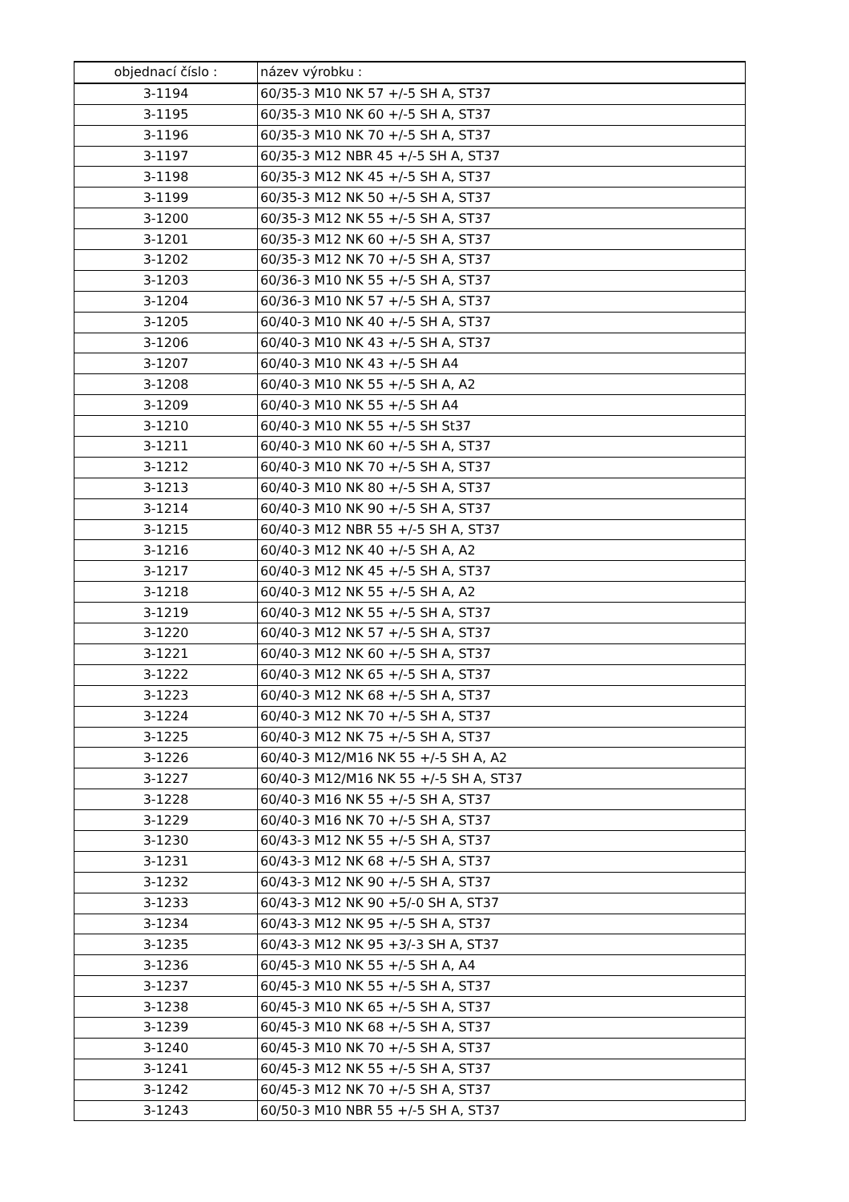| objednací číslo : | název výrobku : |
| --- | --- |
| 3-1194 | 60/35-3 M10 NK 57 +/-5 SH A, ST37 |
| 3-1195 | 60/35-3 M10 NK 60 +/-5 SH A, ST37 |
| 3-1196 | 60/35-3 M10 NK 70 +/-5 SH A, ST37 |
| 3-1197 | 60/35-3 M12 NBR 45 +/-5 SH A, ST37 |
| 3-1198 | 60/35-3 M12 NK 45 +/-5 SH A, ST37 |
| 3-1199 | 60/35-3 M12 NK 50 +/-5 SH A, ST37 |
| 3-1200 | 60/35-3 M12 NK 55 +/-5 SH A, ST37 |
| 3-1201 | 60/35-3 M12 NK 60 +/-5 SH A, ST37 |
| 3-1202 | 60/35-3 M12 NK 70 +/-5 SH A, ST37 |
| 3-1203 | 60/36-3 M10 NK 55 +/-5 SH A, ST37 |
| 3-1204 | 60/36-3 M10 NK 57 +/-5 SH A, ST37 |
| 3-1205 | 60/40-3 M10 NK 40 +/-5 SH A, ST37 |
| 3-1206 | 60/40-3 M10 NK 43 +/-5 SH A, ST37 |
| 3-1207 | 60/40-3 M10 NK 43 +/-5 SH A4 |
| 3-1208 | 60/40-3 M10 NK 55 +/-5 SH A, A2 |
| 3-1209 | 60/40-3 M10 NK 55 +/-5 SH A4 |
| 3-1210 | 60/40-3 M10 NK 55 +/-5 SH St37 |
| 3-1211 | 60/40-3 M10 NK 60 +/-5 SH A, ST37 |
| 3-1212 | 60/40-3 M10 NK 70 +/-5 SH A, ST37 |
| 3-1213 | 60/40-3 M10 NK 80 +/-5 SH A, ST37 |
| 3-1214 | 60/40-3 M10 NK 90 +/-5 SH A, ST37 |
| 3-1215 | 60/40-3 M12 NBR 55 +/-5 SH A, ST37 |
| 3-1216 | 60/40-3 M12 NK 40 +/-5 SH A, A2 |
| 3-1217 | 60/40-3 M12 NK 45 +/-5 SH A, ST37 |
| 3-1218 | 60/40-3 M12 NK 55 +/-5 SH A, A2 |
| 3-1219 | 60/40-3 M12 NK 55 +/-5 SH A, ST37 |
| 3-1220 | 60/40-3 M12 NK 57 +/-5 SH A, ST37 |
| 3-1221 | 60/40-3 M12 NK 60 +/-5 SH A, ST37 |
| 3-1222 | 60/40-3 M12 NK 65 +/-5 SH A, ST37 |
| 3-1223 | 60/40-3 M12 NK 68 +/-5 SH A, ST37 |
| 3-1224 | 60/40-3 M12 NK 70 +/-5 SH A, ST37 |
| 3-1225 | 60/40-3 M12 NK 75 +/-5 SH A, ST37 |
| 3-1226 | 60/40-3 M12/M16 NK 55 +/-5 SH A, A2 |
| 3-1227 | 60/40-3 M12/M16 NK 55 +/-5 SH A, ST37 |
| 3-1228 | 60/40-3 M16 NK 55 +/-5 SH A, ST37 |
| 3-1229 | 60/40-3 M16 NK 70 +/-5 SH A, ST37 |
| 3-1230 | 60/43-3 M12 NK 55 +/-5 SH A, ST37 |
| 3-1231 | 60/43-3 M12 NK 68 +/-5 SH A, ST37 |
| 3-1232 | 60/43-3 M12 NK 90 +/-5 SH A, ST37 |
| 3-1233 | 60/43-3 M12 NK 90 +5/-0 SH A, ST37 |
| 3-1234 | 60/43-3 M12 NK 95 +/-5 SH A, ST37 |
| 3-1235 | 60/43-3 M12 NK 95 +3/-3 SH A, ST37 |
| 3-1236 | 60/45-3 M10 NK 55 +/-5 SH A, A4 |
| 3-1237 | 60/45-3 M10 NK 55 +/-5 SH A, ST37 |
| 3-1238 | 60/45-3 M10 NK 65 +/-5 SH A, ST37 |
| 3-1239 | 60/45-3 M10 NK 68 +/-5 SH A, ST37 |
| 3-1240 | 60/45-3 M10 NK 70 +/-5 SH A, ST37 |
| 3-1241 | 60/45-3 M12 NK 55 +/-5 SH A, ST37 |
| 3-1242 | 60/45-3 M12 NK 70 +/-5 SH A, ST37 |
| 3-1243 | 60/50-3 M10 NBR 55 +/-5 SH A, ST37 |